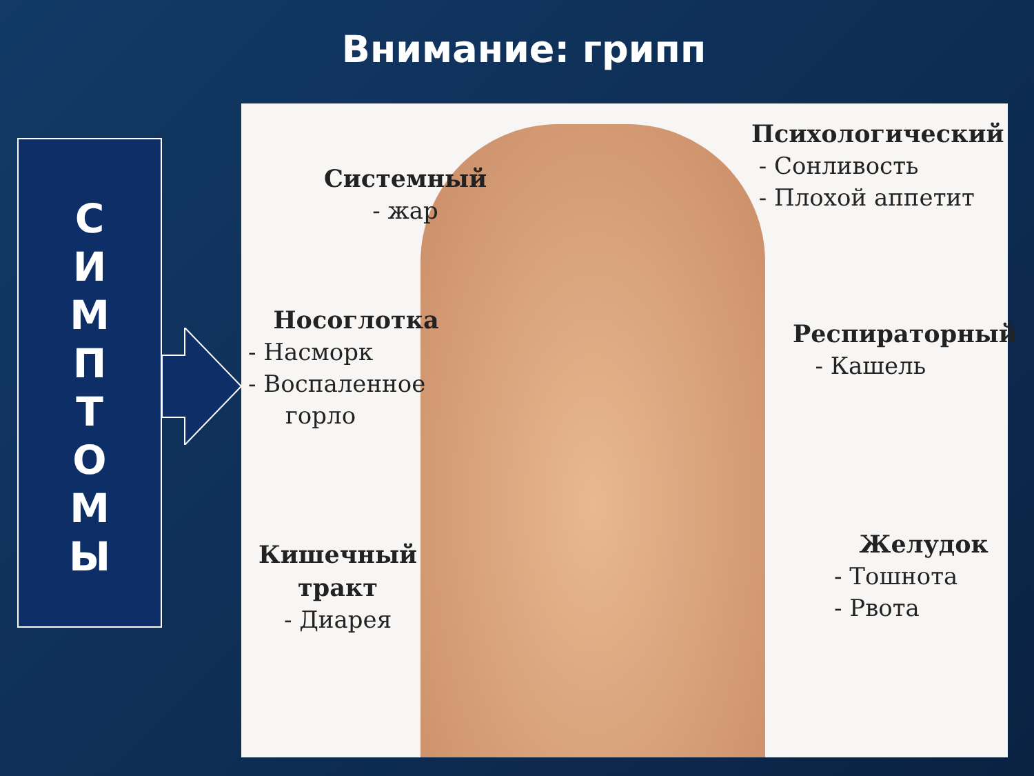Внимание: грипп
С
И
М
П
Т
О
М
Ы
Системный
- жар
Психологический
- Сонливость
- Плохой аппетит
Носоглотка
- Насморк
- Воспаленное
горло
Респираторный
- Кашель
Кишечный
тракт
- Диарея
Желудок
- Тошнота
- Рвота